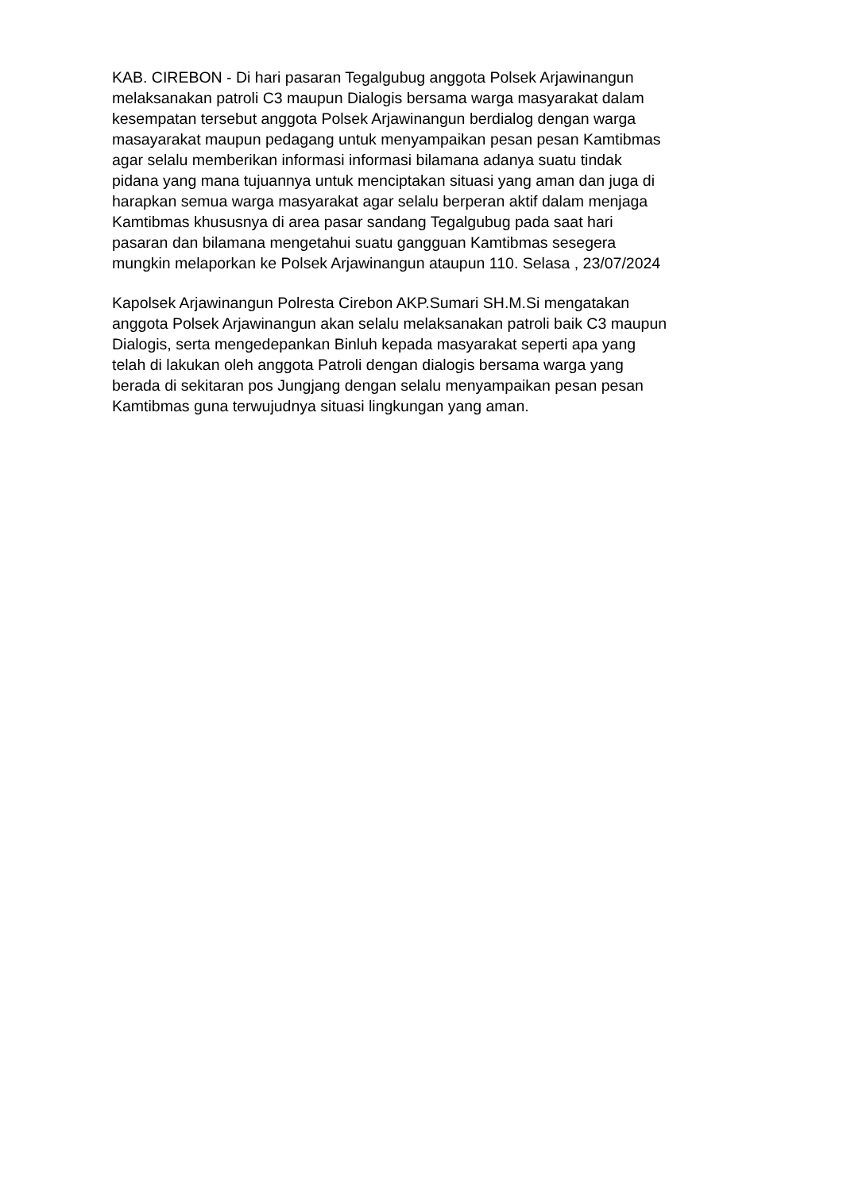KAB. CIREBON - Di hari pasaran Tegalgubug anggota Polsek Arjawinangun melaksanakan patroli C3 maupun Dialogis bersama warga masyarakat dalam kesempatan tersebut anggota Polsek Arjawinangun berdialog dengan warga masayarakat maupun pedagang untuk menyampaikan pesan pesan Kamtibmas agar selalu memberikan informasi informasi bilamana adanya suatu tindak pidana yang mana tujuannya untuk menciptakan situasi yang aman dan juga di harapkan semua warga masyarakat agar selalu berperan aktif dalam menjaga Kamtibmas khususnya di area pasar sandang Tegalgubug pada saat hari pasaran dan bilamana mengetahui suatu gangguan Kamtibmas sesegera mungkin melaporkan ke Polsek Arjawinangun ataupun 110. Selasa , 23/07/2024
Kapolsek Arjawinangun Polresta Cirebon AKP.Sumari SH.M.Si mengatakan anggota Polsek Arjawinangun akan selalu melaksanakan patroli baik C3 maupun Dialogis, serta mengedepankan Binluh kepada masyarakat seperti apa yang telah di lakukan oleh anggota Patroli dengan dialogis bersama warga yang berada di sekitaran pos Jungjang dengan selalu menyampaikan pesan pesan Kamtibmas guna terwujudnya situasi lingkungan yang aman.